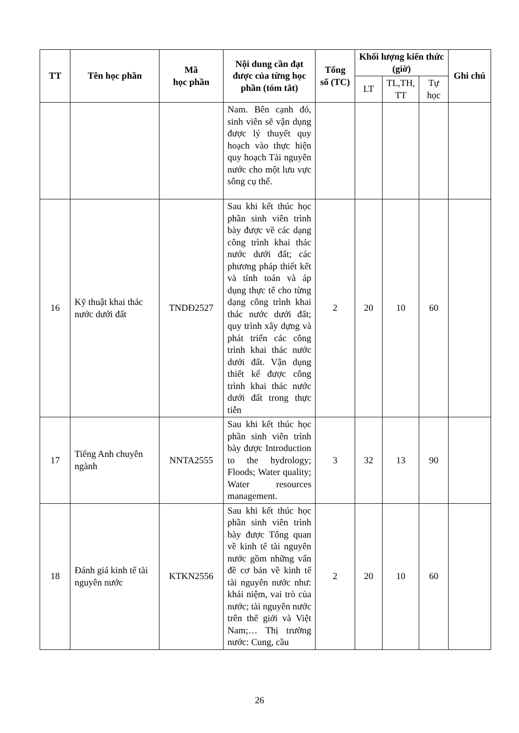| TT | Tên học phần | Mã học phần | Nội dung cần đạt được của từng học phần (tóm tắt) | Tổng số (TC) | Khối lượng kiến thức (giờ) | | | Ghi chú |
| --- | --- | --- | --- | --- | --- | --- | --- | --- |
| | | | | | LT | TL,TH, TT | Tự học | |
| | | | Nam. Bên cạnh đó, sinh viên sẽ vận dụng được lý thuyết quy hoạch vào thực hiện quy hoạch Tài nguyên nước cho một lưu vực sông cụ thể. | | | | | |
| 16 | Kỹ thuật khai thác nước dưới đất | TNDĐ2527 | Sau khi kết thúc học phần sinh viên trình bày được về các dạng công trình khai thác nước dưới đất; các phương pháp thiết kết và tính toán và áp dụng thực tế cho từng dạng công trình khai thác nước dưới đất; quy trình xây dựng và phát triển các công trình khai thác nước dưới đất. Vận dụng thiết kế được công trình khai thác nước dưới đất trong thực tiễn | 2 | 20 | 10 | 60 | |
| 17 | Tiếng Anh chuyên ngành | NNTA2555 | Sau khi kết thúc học phần sinh viên trình bày được Introduction to the hydrology; Floods; Water quality; Water resources management. | 3 | 32 | 13 | 90 | |
| 18 | Đánh giá kinh tế tài nguyên nước | KTKN2556 | Sau khi kết thúc học phần sinh viên trình bày được Tổng quan về kinh tế tài nguyên nước gồm những vấn đề cơ bản về kinh tế tài nguyên nước như: khái niệm, vai trò của nước; tài nguyên nước trên thế giới và Việt Nam;… Thị trường nước: Cung, cầu | 2 | 20 | 10 | 60 | |
26